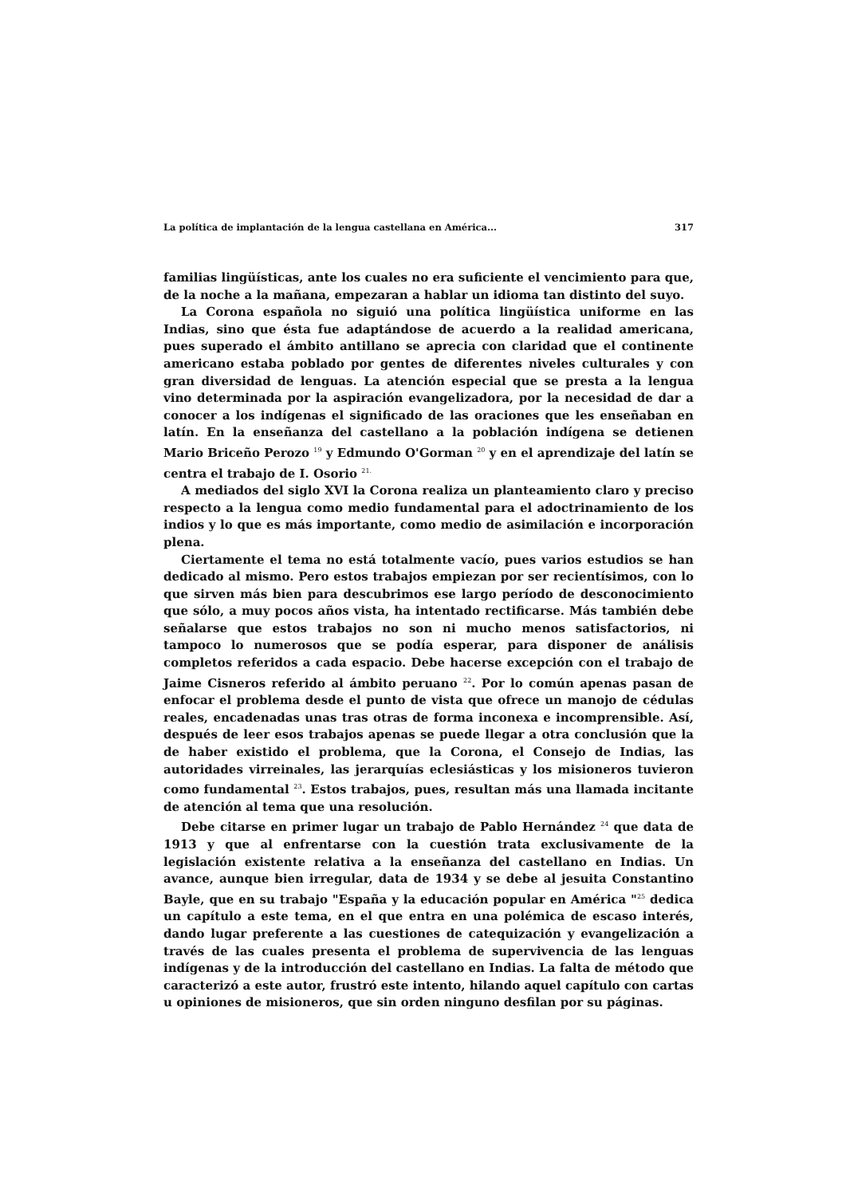La política de implantación de la lengua castellana en América... 317
familias lingüísticas, ante los cuales no era suficiente el vencimiento para que, de la noche a la mañana, empezaran a hablar un idioma tan distinto del suyo.
La Corona española no siguió una política lingüística uniforme en las Indias, sino que ésta fue adaptándose de acuerdo a la realidad americana, pues superado el ámbito antillano se aprecia con claridad que el continente americano estaba poblado por gentes de diferentes niveles culturales y con gran diversidad de lenguas. La atención especial que se presta a la lengua vino determinada por la aspiración evangelizadora, por la necesidad de dar a conocer a los indígenas el significado de las oraciones que les enseñaban en latín. En la enseñanza del castellano a la población indígena se detienen Mario Briceño Perozo <sup>19</sup> y Edmundo O'Gorman <sup>20</sup> y en el aprendizaje del latín se centra el trabajo de I. Osorio <sup>21.</sup>
A mediados del siglo XVI la Corona realiza un planteamiento claro y preciso respecto a la lengua como medio fundamental para el adoctrinamiento de los indios y lo que es más importante, como medio de asimilación e incorporación plena.
Ciertamente el tema no está totalmente vacío, pues varios estudios se han dedicado al mismo. Pero estos trabajos empiezan por ser recientísimos, con lo que sirven más bien para descubrimos ese largo período de desconocimiento que sólo, a muy pocos años vista, ha intentado rectificarse. Más también debe señalarse que estos trabajos no son ni mucho menos satisfactorios, ni tampoco lo numerosos que se podía esperar, para disponer de análisis completos referidos a cada espacio. Debe hacerse excepción con el trabajo de Jaime Cisneros referido al ámbito peruano <sup>22</sup>. Por lo común apenas pasan de enfocar el problema desde el punto de vista que ofrece un manojo de cédulas reales, encadenadas unas tras otras de forma inconexa e incomprensible. Así, después de leer esos trabajos apenas se puede llegar a otra conclusión que la de haber existido el problema, que la Corona, el Consejo de Indias, las autoridades virreinales, las jerarquías eclesiásticas y los misioneros tuvieron como fundamental <sup>23</sup>. Estos trabajos, pues, resultan más una llamada incitante de atención al tema que una resolución.
Debe citarse en primer lugar un trabajo de Pablo Hernández <sup>24</sup> que data de 1913 y que al enfrentarse con la cuestión trata exclusivamente de la legislación existente relativa a la enseñanza del castellano en Indias. Un avance, aunque bien irregular, data de 1934 y se debe al jesuita Constantino Bayle, que en su trabajo "España y la educación popular en América "<sup>25</sup> dedica un capítulo a este tema, en el que entra en una polémica de escaso interés, dando lugar preferente a las cuestiones de catequización y evangelización a través de las cuales presenta el problema de supervivencia de las lenguas indígenas y de la introducción del castellano en Indias. La falta de método que caracterizó a este autor, frustró este intento, hilando aquel capítulo con cartas u opiniones de misioneros, que sin orden ninguno desfilan por su páginas.